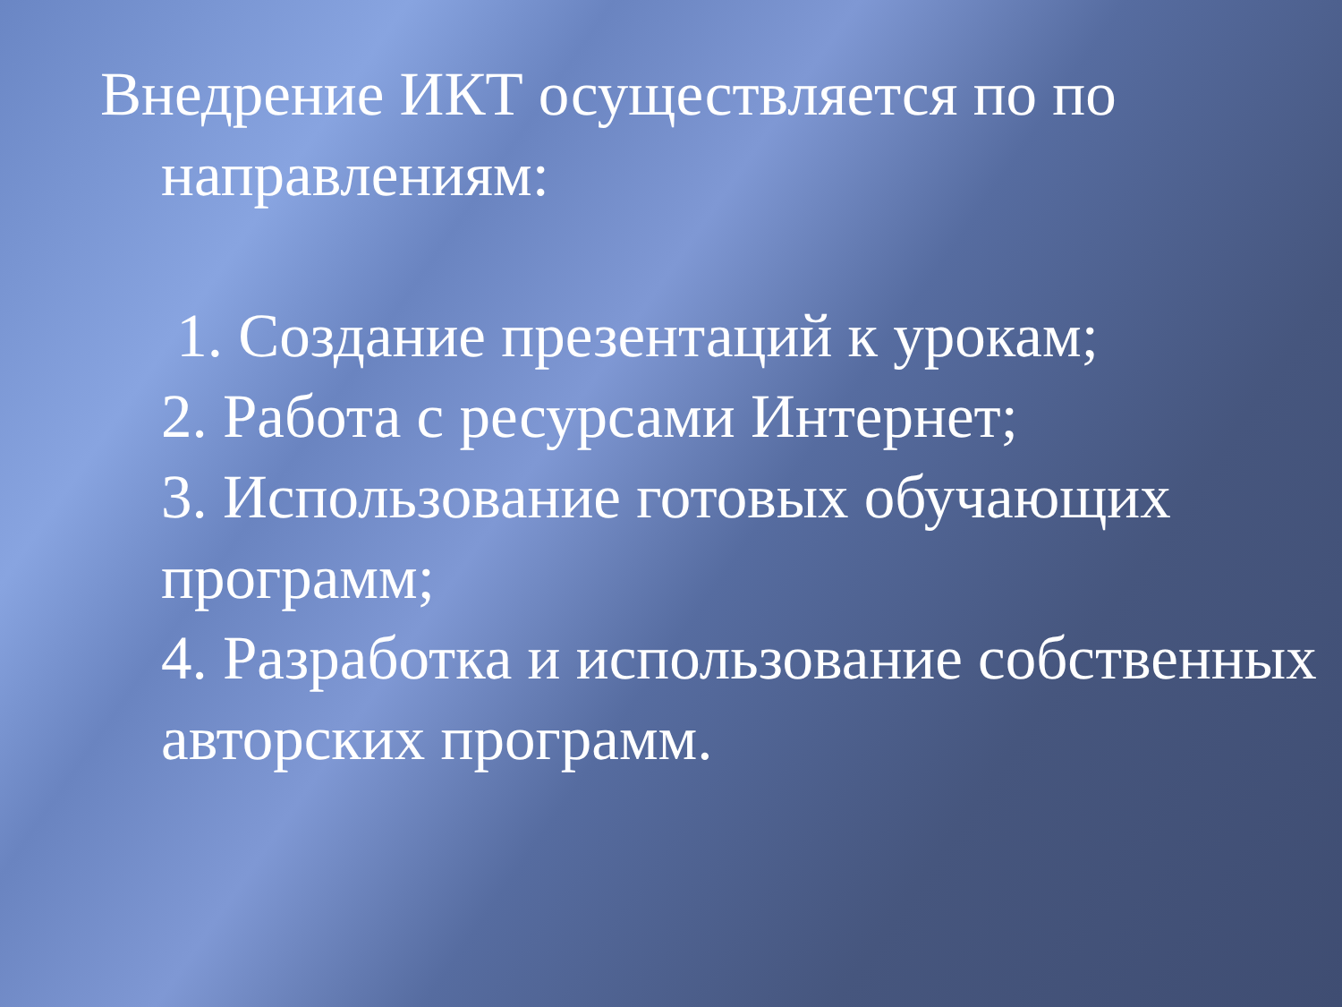Внедрение ИКТ осуществляется по по направлениям:
1. Создание презентаций к урокам;
2. Работа с ресурсами Интернет;
3. Использование готовых обучающих программ;
4. Разработка и использование собственных авторских программ.